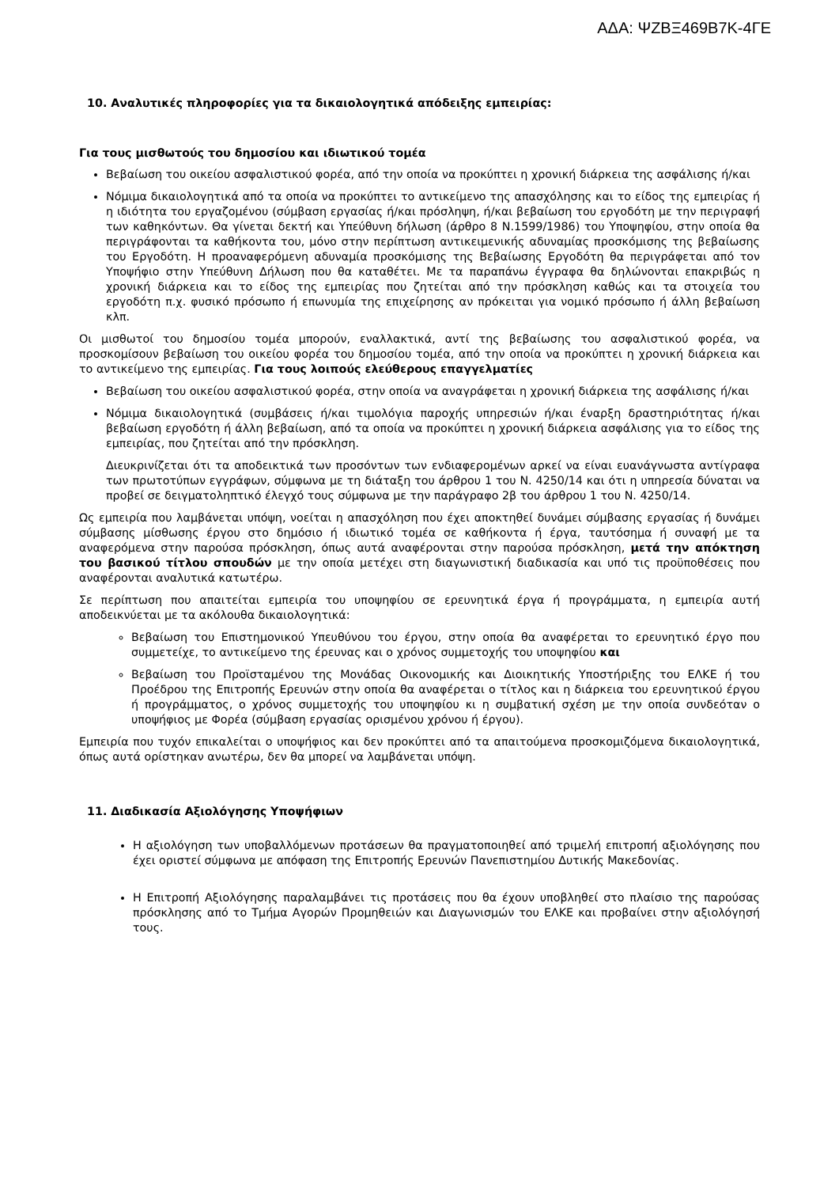ΑΔΑ: ΨΖΒΞ469Β7Κ-4ΓΕ
10. Αναλυτικές πληροφορίες για τα δικαιολογητικά απόδειξης εμπειρίας:
Για τους μισθωτούς του δημοσίου και ιδιωτικού τομέα
Βεβαίωση του οικείου ασφαλιστικού φορέα, από την οποία να προκύπτει η χρονική διάρκεια της ασφάλισης ή/και
Νόμιμα δικαιολογητικά από τα οποία να προκύπτει το αντικείμενο της απασχόλησης και το είδος της εμπειρίας ή η ιδιότητα του εργαζομένου (σύμβαση εργασίας ή/και πρόσληψη, ή/και βεβαίωση του εργοδότη με την περιγραφή των καθηκόντων. Θα γίνεται δεκτή και Υπεύθυνη δήλωση (άρθρο 8 Ν.1599/1986) του Υποψηφίου, στην οποία θα περιγράφονται τα καθήκοντα του, μόνο στην περίπτωση αντικειμενικής αδυναμίας προσκόμισης της βεβαίωσης του Εργοδότη. Η προαναφερόμενη αδυναμία προσκόμισης της Βεβαίωσης Εργοδότη θα περιγράφεται από τον Υποψήφιο στην Υπεύθυνη Δήλωση που θα καταθέτει. Με τα παραπάνω έγγραφα θα δηλώνονται επακριβώς η χρονική διάρκεια και το είδος της εμπειρίας που ζητείται από την πρόσκληση καθώς και τα στοιχεία του εργοδότη π.χ. φυσικό πρόσωπο ή επωνυμία της επιχείρησης αν πρόκειται για νομικό πρόσωπο ή άλλη βεβαίωση κλπ.
Οι μισθωτοί του δημοσίου τομέα μπορούν, εναλλακτικά, αντί της βεβαίωσης του ασφαλιστικού φορέα, να προσκομίσουν βεβαίωση του οικείου φορέα του δημοσίου τομέα, από την οποία να προκύπτει η χρονική διάρκεια και το αντικείμενο της εμπειρίας. Για τους λοιπούς ελεύθερους επαγγελματίες
Βεβαίωση του οικείου ασφαλιστικού φορέα, στην οποία να αναγράφεται η χρονική διάρκεια της ασφάλισης ή/και
Νόμιμα δικαιολογητικά (συμβάσεις ή/και τιμολόγια παροχής υπηρεσιών ή/και έναρξη δραστηριότητας ή/και βεβαίωση εργοδότη ή άλλη βεβαίωση, από τα οποία να προκύπτει η χρονική διάρκεια ασφάλισης για το είδος της εμπειρίας, που ζητείται από την πρόσκληση.
Διευκρινίζεται ότι τα αποδεικτικά των προσόντων των ενδιαφερομένων αρκεί να είναι ευανάγνωστα αντίγραφα των πρωτοτύπων εγγράφων, σύμφωνα με τη διάταξη του άρθρου 1 του Ν. 4250/14 και ότι η υπηρεσία δύναται να προβεί σε δειγματοληπτικό έλεγχό τους σύμφωνα με την παράγραφο 2β του άρθρου 1 του Ν. 4250/14.
Ως εμπειρία που λαμβάνεται υπόψη, νοείται η απασχόληση που έχει αποκτηθεί δυνάμει σύμβασης εργασίας ή δυνάμει σύμβασης μίσθωσης έργου στο δημόσιο ή ιδιωτικό τομέα σε καθήκοντα ή έργα, ταυτόσημα ή συναφή με τα αναφερόμενα στην παρούσα πρόσκληση, όπως αυτά αναφέρονται στην παρούσα πρόσκληση, μετά την απόκτηση του βασικού τίτλου σπουδών με την οποία μετέχει στη διαγωνιστική διαδικασία και υπό τις προϋποθέσεις που αναφέρονται αναλυτικά κατωτέρω.
Σε περίπτωση που απαιτείται εμπειρία του υποψηφίου σε ερευνητικά έργα ή προγράμματα, η εμπειρία αυτή αποδεικνύεται με τα ακόλουθα δικαιολογητικά:
Βεβαίωση του Επιστημονικού Υπευθύνου του έργου, στην οποία θα αναφέρεται το ερευνητικό έργο που συμμετείχε, το αντικείμενο της έρευνας και ο χρόνος συμμετοχής του υποψηφίου και
Βεβαίωση του Προϊσταμένου της Μονάδας Οικονομικής και Διοικητικής Υποστήριξης του ΕΛΚΕ ή του Προέδρου της Επιτροπής Ερευνών στην οποία θα αναφέρεται ο τίτλος και η διάρκεια του ερευνητικού έργου ή προγράμματος, ο χρόνος συμμετοχής του υποψηφίου κι η συμβατική σχέση με την οποία συνδεόταν ο υποψήφιος με Φορέα (σύμβαση εργασίας ορισμένου χρόνου ή έργου).
Εμπειρία που τυχόν επικαλείται ο υποψήφιος και δεν προκύπτει από τα απαιτούμενα προσκομιζόμενα δικαιολογητικά, όπως αυτά ορίστηκαν ανωτέρω, δεν θα μπορεί να λαμβάνεται υπόψη.
11. Διαδικασία Αξιολόγησης Υποψήφιων
Η αξιολόγηση των υποβαλλόμενων προτάσεων θα πραγματοποιηθεί από τριμελή επιτροπή αξιολόγησης που έχει οριστεί σύμφωνα με απόφαση της Επιτροπής Ερευνών Πανεπιστημίου Δυτικής Μακεδονίας.
Η Επιτροπή Αξιολόγησης παραλαμβάνει τις προτάσεις που θα έχουν υποβληθεί στο πλαίσιο της παρούσας πρόσκλησης από το Τμήμα Αγορών Προμηθειών και Διαγωνισμών του ΕΛΚΕ και προβαίνει στην αξιολόγησή τους.